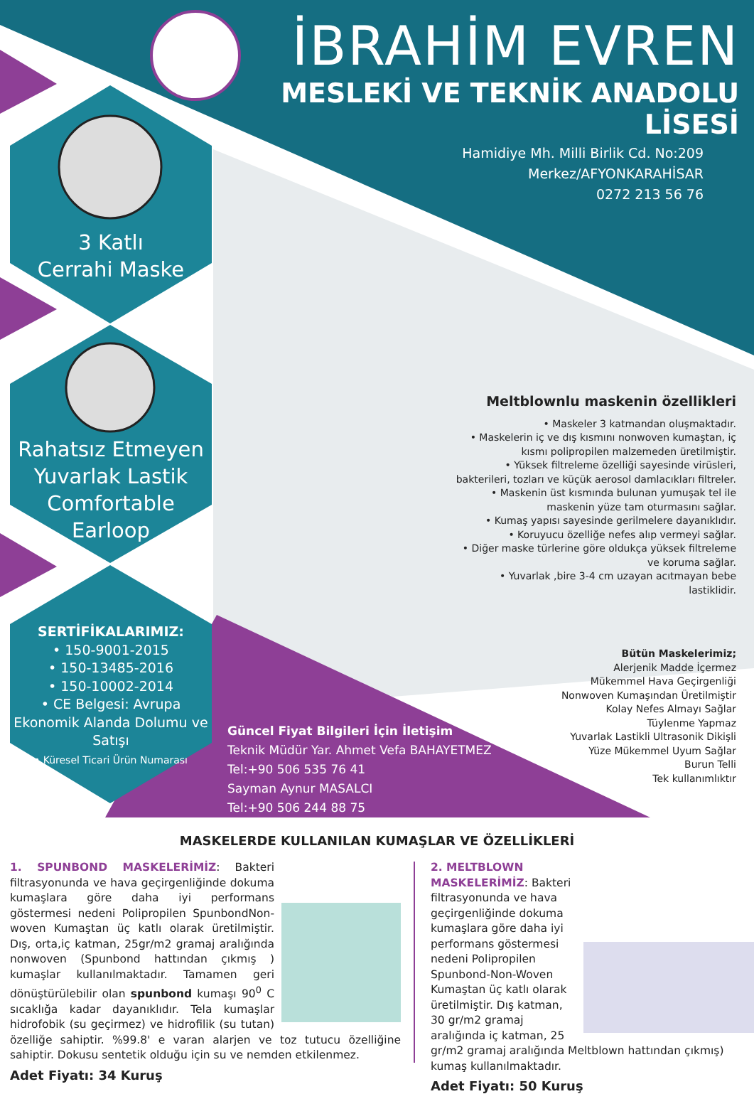İBRAHİM EVREN
MESLEKİ VE TEKNİK ANADOLU LİSESİ
Hamidiye Mh. Milli Birlik Cd. No:209
Merkez/AFYONKARAHİSAR
0272 213 56 76
3 Katlı
Cerrahi Maske
Rahatsız Etmeyen
Yuvarlak Lastik
Comfortable
Earloop
SERTİFİKALARIMIZ:
• 150-9001-2015
• 150-13485-2016
• 150-10002-2014
• CE Belgesi: Avrupa Ekonomik Alanda Dolumu ve Satışı
• Küresel Ticari Ürün Numarası
Meltblownlu maskenin özellikleri
• Maskeler 3 katmandan oluşmaktadır.
• Maskelerin iç ve dış kısmını nonwoven kumaştan, iç kısmı polipropilen malzemeden üretilmiştir.
• Yüksek filtreleme özelliği sayesinde virüsleri, bakterileri, tozları ve küçük aerosol damlacıkları filtreler.
• Maskenin üst kısmında bulunan yumuşak tel ile maskenin yüze tam oturmasını sağlar.
• Kumaş yapısı sayesinde gerilmelere dayanıklıdır.
• Koruyucu özelliğe nefes alıp vermeyi sağlar.
• Diğer maske türlerine göre oldukça yüksek filtreleme ve koruma sağlar.
• Yuvarlak ,bire 3-4 cm uzayan acıtmayan bebe lastiklidir.
Bütün Maskelerimiz;
Alerjenik Madde İçermez
Mükemmel Hava Geçirgenliği
Nonwoven Kumaşından Üretilmiştir
Kolay Nefes Almayı Sağlar
Tüylenme Yapmaz
Yuvarlak Lastikli Ultrasonik Dikişli
Yüze Mükemmel Uyum Sağlar
Burun Telli
Tek kullanımlıktır
Güncel Fiyat Bilgileri İçin İletişim
Teknik Müdür Yar. Ahmet Vefa BAHAYETMEZ
Tel:+90 506 535 76 41
Sayman Aynur MASALCI
Tel:+90 506 244 88 75
MASKELERDE KULLANILAN KUMAŞLAR VE ÖZELLİKLERİ
1. SPUNBOND MASKELERİMİZ: Bakteri filtrasyonunda ve hava geçirgenliğinde dokuma kumaşlara göre daha iyi performans göstermesi nedeni Polipropilen SpunbondNon-woven Kumaştan üç katlı olarak üretilmiştir. Dış, orta,iç katman, 25gr/m2 gramaj aralığında nonwoven (Spunbond hattından çıkmış ) kumaşlar kullanılmaktadır. Tamamen geri dönüştürülebilir olan spunbond kumaşı 90<sup>0</sup> C sıcaklığa kadar dayanıklıdır. Tela kumaşlar hidrofobik (su geçirmez) ve hidrofilik (su tutan) özelliğe sahiptir. %99.8' e varan alarjen ve toz tutucu özelliğine sahiptir. Dokusu sentetik olduğu için su ve nemden etkilenmez.
Adet Fiyatı: 34 Kuruş
2. MELTBLOWN MASKELERİMİZ: Bakteri filtrasyonunda ve hava geçirgenliğinde dokuma kumaşlara göre daha iyi performans göstermesi nedeni Polipropilen Spunbond-Non-Woven Kumaştan üç katlı olarak üretilmiştir. Dış katman, 30 gr/m2 gramaj aralığında iç katman, 25 gr/m2 gramaj aralığında Meltblown hattından çıkmış) kumaş kullanılmaktadır.
Adet Fiyatı: 50 Kuruş